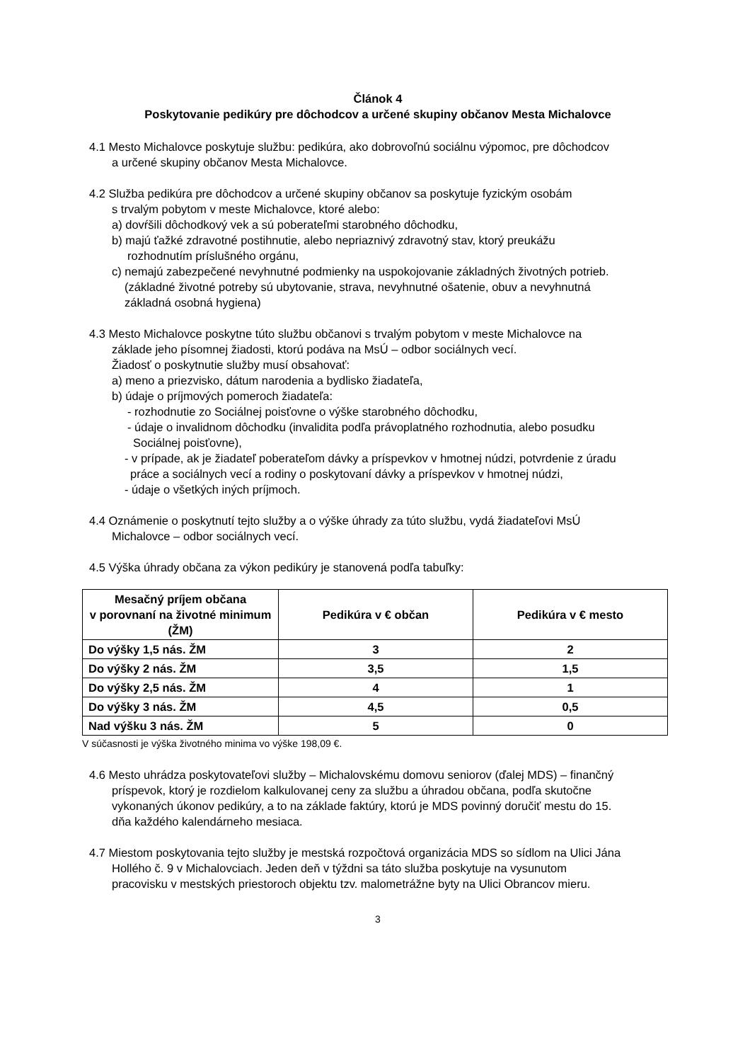Článok 4
Poskytovanie pedikúry pre dôchodcov a určené skupiny občanov Mesta Michalovce
4.1 Mesto Michalovce poskytuje službu: pedikúra, ako dobrovoľnú sociálnu výpomoc, pre dôchodcov
a určené skupiny občanov Mesta Michalovce.
4.2 Služba pedikúra pre dôchodcov a určené skupiny občanov sa poskytuje fyzickým osobám
s trvalým pobytom v meste Michalovce, ktoré alebo:
a) dovŕšili dôchodkový vek a sú poberateľmi starobného dôchodku,
b) majú ťažké zdravotné postihnutie, alebo nepriaznivý zdravotný stav, ktorý preukážu
rozhodnutím príslušného orgánu,
c) nemajú zabezpečené nevyhnutné podmienky na uspokojovanie základných životných potrieb.
(základné životné potreby sú ubytovanie, strava, nevyhnutné ošatenie, obuv a nevyhnutná
základná osobná hygiena)
4.3 Mesto Michalovce poskytne túto službu občanovi s trvalým pobytom v meste Michalovce na
základe jeho písomnej žiadosti, ktorú podáva na MsÚ – odbor sociálnych vecí.
Žiadosť o poskytnutie služby musí obsahovať:
a) meno a priezvisko, dátum narodenia a bydlisko žiadateľa,
b) údaje o príjmových pomeroch žiadateľa:
- rozhodnutie zo Sociálnej poisťovne o výške starobného dôchodku,
- údaje o invalidnom dôchodku (invalidita podľa právoplatného rozhodnutia, alebo posudku
Sociálnej poisťovne),
- v prípade, ak je žiadateľ poberateľom dávky a príspevkov v hmotnej núdzi, potvrdenie z úradu
práce a sociálnych vecí a rodiny o poskytovaní dávky a príspevkov v hmotnej núdzi,
- údaje o všetkých iných príjmoch.
4.4 Oznámenie o poskytnutí tejto služby a o výške úhrady za túto službu, vydá žiadateľovi MsÚ
Michalovce – odbor sociálnych vecí.
4.5 Výška úhrady občana za výkon pedikúry je stanovená podľa tabuľky:
| Mesačný príjem občana v porovnaní na životné minimum (ŽM) | Pedikúra v € občan | Pedikúra v € mesto |
| --- | --- | --- |
| Do výšky 1,5 nás. ŽM | 3 | 2 |
| Do výšky 2 nás. ŽM | 3,5 | 1,5 |
| Do výšky 2,5 nás. ŽM | 4 | 1 |
| Do výšky 3 nás. ŽM | 4,5 | 0,5 |
| Nad výšku 3 nás. ŽM | 5 | 0 |
V súčasnosti je výška životného minima vo výške 198,09 €.
4.6 Mesto uhrádza poskytovateľovi služby – Michalovskému domovu seniorov (ďalej MDS) – finančný
príspevok, ktorý je rozdielom kalkulovanej ceny za službu a úhradou občana, podľa skutočne
vykonaných úkonov pedikúry, a to na základe faktúry, ktorú je MDS povinný doručiť mestu do 15.
dňa každého kalendárneho mesiaca.
4.7 Miestom poskytovania tejto služby je mestská rozpočtová organizácia MDS so sídlom na Ulici Jána
Hollého č. 9 v Michalovciach. Jeden deň v týždni sa táto služba poskytuje na vysunutom
pracovisku v mestských priestoroch objektu tzv. malometrážne byty na Ulici Obrancov mieru.
3